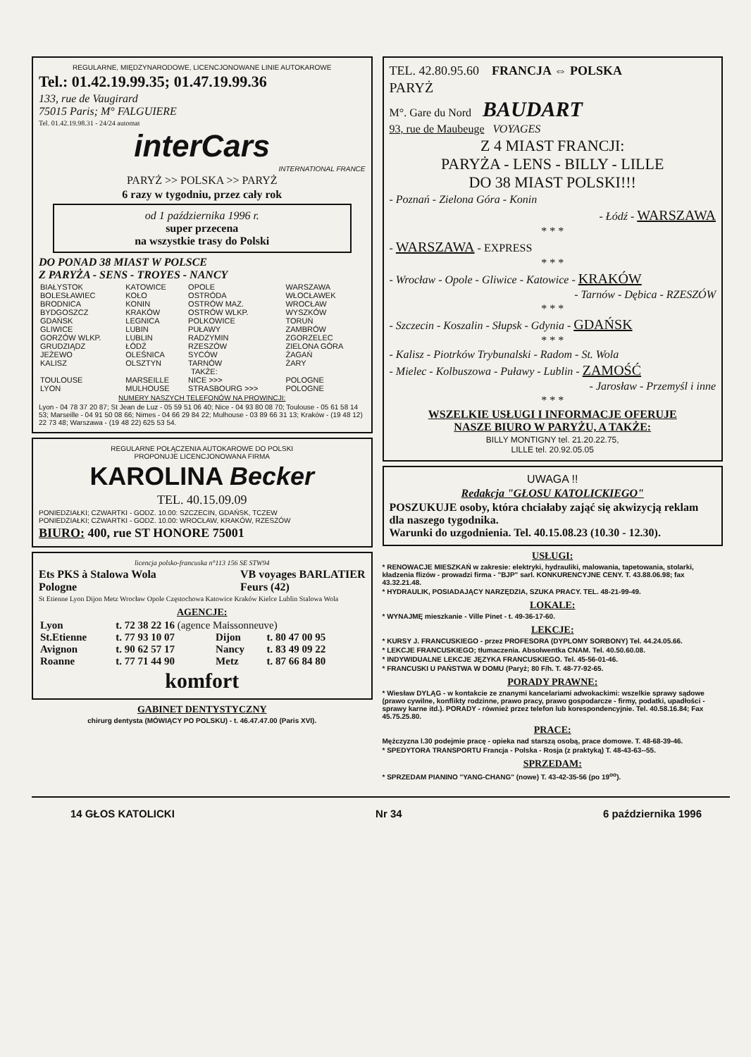REGULARNE, MIĘDZYNARODOWE, LICENCJONOWANE LINIE AUTOKAROWE
Tel.: 01.42.19.99.35; 01.47.19.99.36
133, rue de Vaugirard
75015 Paris; M° FALGUIERE
Tel. 01.42.19.98.31 - 24/24 automat
interCars
INTERNATIONAL FRANCE
PARYŻ >> POLSKA >> PARYŻ
6 razy w tygodniu, przez cały rok
od 1 października 1996 r.
super przecena
na wszystkie trasy do Polski
DO PONAD 38 MIAST W POLSCE
Z PARYŻA - SENS - TROYES - NANCY
| BIAŁYSTOK | KATOWICE | OPOLE | WARSZAWA |
| BOLESŁAWIEC | KOŁO | OSTRÓDA | WŁOCŁAWEK |
| BRODNICA | KONIN | OSTRÓW MAZ. | WROCŁAW |
| BYDGOSZCZ | KRAKÓW | OSTRÓW WLKP. | WYSZKÓW |
| GDAŃSK | LEGNICA | POLKOWICE | TORUŃ |
| GLIWICE | LUBIN | PUŁAWY | ZAMBRÓW |
| GORZÓW WLKP. | LUBLIN | RADZYMIN | ZGORZELEC |
| GRUDZIĄDZ | ŁÓDŹ | RZESZÓW | ZIELONA GÓRA |
| JEŻEWO | OLEŚNICA | SYCÓW | ŻAGAŃ |
| KALISZ | OLSZTYN | TARNÓW | ŻARY |
| | TAKŻE: | | |
| TOULOUSE | MARSEILLE | NICE >>> | POLOGNE |
| LYON | MULHOUSE | STRASBOURG >>> | POLOGNE |
NUMERY NASZYCH TELEFONÓW NA PROWINCJI:
Lyon - 04 78 37 20 87; St Jean de Luz - 05 59 51 06 40; Nice - 04 93 80 08 70; Toulouse - 05 61 58 14 53; Marseille - 04 91 50 08 66; Nimes - 04 66 29 84 22; Mulhouse - 03 89 66 31 13; Kraków - (19 48 12) 22 73 48; Warszawa - (19 48 22) 625 53 54.
REGULARNE POŁĄCZENIA AUTOKAROWE DO POLSKI
PROPONUJE LICENCJONOWANA FIRMA
KAROLINA Becker
TEL. 40.15.09.09
PONIEDZIAŁKI; CZWARTKI - GODZ. 10.00: SZCZECIN, GDAŃSK, TCZEW
PONIEDZIAŁKI; CZWARTKI - GODZ. 10.00: WROCŁAW, KRAKÓW, RZESZÓW
BIURO: 400, rue ST HONORE 75001
licencja polsko-francuska n°113 156 SE STW94
Ets PKS à Stalowa Wola
Pologne VB voyages BARLATIER
Feurs (42)
St Etienne Lyon Dijon Metz Wrocław Opole Częstochowa Katowice Kraków Kielce Lublin Stalowa Wola
AGENCJE:
| Lyon | t. 72 38 22 16 (agence Maissonneuve) | | |
| St.Etienne | t. 77 93 10 07 | Dijon | t. 80 47 00 95 |
| Avignon | t. 90 62 57 17 | Nancy | t. 83 49 09 22 |
| Roanne | t. 77 71 44 90 | Metz | t. 87 66 84 80 |
komfort
GABINET DENTYSTYCZNY
chirurg dentysta (MÓWIĄCY PO POLSKU) - t. 46.47.47.00 (Paris XVI).
TEL. 42.80.95.60 FRANCJA ⇔ POLSKA
PARYŻ
M°. Gare du Nord BAUDART
93, rue de Maubeuge VOYAGES
Z 4 MIAST FRANCJI:
PARYŻA - LENS - BILLY - LILLE
DO 38 MIAST POLSKI!!!
- Poznań - Zielona Góra - Konin
- Łódź - WARSZAWA
* * *
- WARSZAWA - EXPRESS
* * *
- Wrocław - Opole - Gliwice - Katowice - KRAKÓW
- Tarnów - Dębica - RZESZÓW
* * *
- Szczecin - Koszalin - Słupsk - Gdynia - GDAŃSK
* * *
- Kalisz - Piotrków Trybunalski - Radom - St. Wola
- Mielec - Kolbuszowa - Puławy - Lublin - ZAMOŚĆ
- Jarosław - Przemyśl i inne
* * *
WSZELKIE USŁUGI I INFORMACJE OFERUJE
NASZE BIURO W PARYŻU, A TAKŻE:
BILLY MONTIGNY tel. 21.20.22.75,
LILLE tel. 20.92.05.05
UWAGA !!
Redakcja "GŁOSU KATOLICKIEGO"
POSZUKUJE osoby, która chciałaby zająć się akwizycją reklam dla naszego tygodnika.
Warunki do uzgodnienia. Tel. 40.15.08.23 (10.30 - 12.30).
USŁUGI:
* RENOWACJE MIESZKAŃ w zakresie: elektryki, hydrauliki, malowania, tapetowania, stolarki, kładzenia flizów - prowadzi firma - "BJP" sarl. KONKURENCYJNE CENY. T. 43.88.06.98; fax 43.32.21.48.
* HYDRAULIK, POSIADAJĄCY NARZĘDZIA, SZUKA PRACY. TEL. 48-21-99-49.
LOKALE:
* WYNAJMĘ mieszkanie - Ville Pinet - t. 49-36-17-60.
LEKCJE:
* KURSY J. FRANCUSKIEGO - przez PROFESORA (DYPLOMY SORBONY) Tel. 44.24.05.66.
* LEKCJE FRANCUSKIEGO; tłumaczenia. Absolwentka CNAM. Tel. 40.50.60.08.
* INDYWIDUALNE LEKCJE JĘZYKA FRANCUSKIEGO. Tel. 45-56-01-46.
* FRANCUSKI U PAŃSTWA W DOMU (Paryż; 80 F/h. T. 48-77-92-65.
PORADY PRAWNE:
* Wiesław DYLĄG - w kontakcie ze znanymi kancelariami adwokackimi: wszelkie sprawy sądowe (prawo cywilne, konflikty rodzinne, prawo pracy, prawo gospodarcze - firmy, podatki, upadłości - sprawy karne itd.). PORADY - również przez telefon lub korespondencyjnie. Tel. 40.58.16.84; Fax 45.75.25.80.
PRACE:
Mężczyzna l.30 podejmie pracę - opieka nad starszą osobą, prace domowe. T. 48-68-39-46.
* SPEDYTORA TRANSPORTU Francja - Polska - Rosja (z praktyką) T. 48-43-63--55.
SPRZEDAM:
* SPRZEDAM PIANINO "YANG-CHANG" (nowe) T. 43-42-35-56 (po 19<sup>oo</sup>).
14 GŁOS KATOLICKI Nr 34 6 października 1996